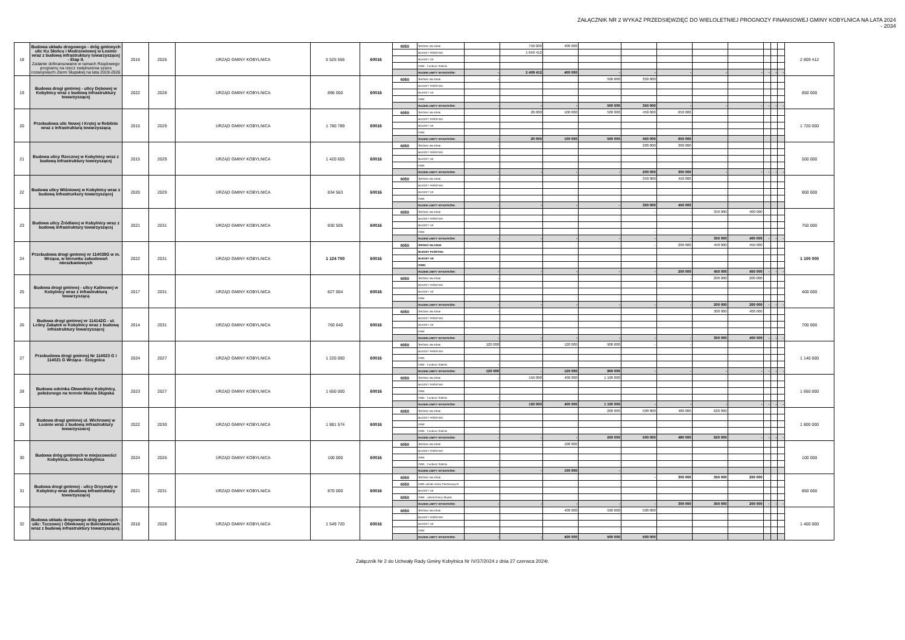ZAŁĄCZNIK NR 2 WYKAZ PRZEDSIĘWZIĘĆ DO WIELOLETNIEJ PROGNOZY FINANSOWEJ GMINY KOBYLNICA NA LATA 2024
- 2034
| 18 | Budowa układu drogowego - dróg gminnych ulic Ku Słońcu i Modrzewiowej w Łosinie wraz z budową infrastruktury towarzyszącej - Etap II. Zadanie dofinansowane w ramach Rządowego programu na rzecz zwiększenia szans rozwojowych Ziemi Słupskiej na lata 2019-2026 | 2016 | 2026 | URZĄD GMINY KOBYLNICA | 5 525 556 | 60016 | 6050 | ŚRODKI WŁASNE | | 750 000 | 400 000 | | | | | | | | | 2 809 412 |
| | | | | | | | | BUDŻET PAŃSTWA | | 1 659 412 | | | | | | | | | | |
| | | | | | | | | BUDŻET UE | | | | | | | | | | | | |
| | | | | | | | | INNE - Fundusz Sołecki | | | | | | | | | | | | |
| | | | | | | | | RAZEM LIMITY WYDATKÓW: | - | 2 409 412 | 400 000 | - | - | - | - | - | - | - | - | |
| 19 | Budowa drogi gminnej - ulicy Dębowej w Kobylnicy wraz z budową infrastruktury towarzyszącej | 2022 | 2028 | URZĄD GMINY KOBYLNICA | 896 050 | 60016 | 6050 | ŚRODKI WŁASNE | - | | | 500 000 | 350 000 | | | | | | | 850 000 |
| | | | | | | | | BUDŻET PAŃSTWA | | | | | | | | | | | | |
| | | | | | | | | BUDŻET UE | | | | | | | | | | | | |
| | | | | | | | | INNE | | | | | | | | | | | | |
| | | | | | | | | RAZEM LIMITY WYDATKÓW: | - | - | - | 500 000 | 350 000 | - | - | - | - | - | - | |
| 20 | Przebudowa ulic Nowej i Krętej w Reblinie wraz z infrastrukturą towarzyszącą | 2015 | 2029 | URZĄD GMINY KOBYLNICA | 1 780 789 | 60016 | 6050 | ŚRODKI WŁASNE | | 20 000 | 100 000 | 500 000 | 450 000 | 650 000 | | | | | | 1 720 000 |
| | | | | | | | | BUDŻET PAŃSTWA | | | | | | | | | | | | |
| | | | | | | | | BUDŻET UE | | | | | | | | | | | | |
| | | | | | | | | INNE | | | | | | | | | | | | |
| | | | | | | | | RAZEM LIMITY WYDATKÓW: | - | 20 000 | 100 000 | 500 000 | 450 000 | 650 000 | | | | | | |
| 21 | Budowa ulicy Rzecznej w Kobylnicy wraz z budową infrastruktury towrzyszącej | 2015 | 2029 | URZĄD GMINY KOBYLNICA | 1 420 655 | 60016 | 6050 | ŚRODKI WŁASNE | - | | | | 200 000 | 300 000 | | | | | | 500 000 |
| | | | | | | | | BUDŻET PAŃSTWA | | | | | | | | | | | | |
| | | | | | | | | BUDŻET UE | | | | | | | | | | | | |
| | | | | | | | | INNE | | | | | | | | | | | | |
| | | | | | | | | RAZEM LIMITY WYDATKÓW: | - | - | - | - | 200 000 | 300 000 | - | - | - | - | - | |
| 22 | Budowa ulicy Wiśniowej w Kobylnicy wraz z budową infrastrurkury towarzyszącej | 2020 | 2029 | URZĄD GMINY KOBYLNICA | 834 563 | 60016 | 6050 | ŚRODKI WŁASNE | - | | | | 350 000 | 450 000 | | | | | | 800 000 |
| | | | | | | | | BUDŻET PAŃSTWA | | | | | | | | | | | | |
| | | | | | | | | BUDŻET UE | | | | | | | | | | | | |
| | | | | | | | | INNE | | | | | | | | | | | | |
| | | | | | | | | RAZEM LIMITY WYDATKÓW: | - | - | - | - | 350 000 | 450 000 | | | | | | |
| 23 | Budowa ulicy Źródlanej w Kobylnicy wraz z budową infrastruktury towarzyszącej | 2021 | 2031 | URZĄD GMINY KOBYLNICA | 830 505 | 60016 | 6050 | ŚRODKI WŁASNE | | | | | - | - | 350 000 | 400 000 | | | | 750 000 |
| | | | | | | | | BUDŻET PAŃSTWA | | | | | | | | | | | | |
| | | | | | | | | BUDŻET UE | | | | | | | | | | | | |
| | | | | | | | | INNE | | | | | - | | | | | | | |
| | | | | | | | | RAZEM LIMITY WYDATKÓW: | - | - | - | - | - | - | 350 000 | 400 000 | - | - | - | |
| 24 | Przebudowa drogi gminnej nr 114039G w m. Wrząca, w kierunku zabudowań mieszkaniowych | 2022 | 2031 | URZĄD GMINY KOBYLNICA | 1 124 700 | 60016 | 6050 | ŚRODKI WŁASNE | | | | | - | 200 000 | 450 000 | 450 000 | | | | 1 100 000 |
| | | | | | | | | BUDŻET PAŃSTWA | | | | | | | | | | | | |
| | | | | | | | | BUDŻET UE | | | | | | | | | | | | |
| | | | | | | | | INNEI | | | | | | | | | | | | |
| | | | | | | | | RAZEM LIMITY WYDATKÓW: | - | - | - | - | - | 200 000 | 450 000 | 450 000 | - | - | - | |
| 25 | Budowa drogi gminnej - ulicy Kalinowej w Kobylnicy wraz z infrastrukturą towarzyszącą | 2017 | 2031 | URZĄD GMINY KOBYLNICA | 827 004 | 60016 | 6050 | ŚRODKI WŁASNE | - | | | | | - | 200 000 | 200 000 | | | | 400 000 |
| | | | | | | | | BUDŻET PAŃSTWA | | | | | | | | | | | | |
| | | | | | | | | BUDŻET UE | | | | | | | | | | | | |
| | | | | | | | | INNE | | | | | | | | | | | | |
| | | | | | | | | RAZEM LIMITY WYDATKÓW: | - | - | - | - | - | - | 200 000 | 200 000 | - | - | - | |
| 26 | Budowa drogi gminnej nr 114142G - ul. Leśny Zakątek w Kobylnicy wraz z budową infrastruktury towarzyszącej | 2014 | 2031 | URZĄD GMINY KOBYLNICA | 760 640 | 60016 | 6050 | ŚRODKI WŁASNE | - | | | | | | 300 000 | 400 000 | | | | 700 000 |
| | | | | | | | | BUDŻET PAŃSTWA | | | | | | | | | | | | |
| | | | | | | | | BUDŻET UE | | | | | | | | | | | | |
| | | | | | | | | INNE | | | | | | | | | | | | |
| | | | | | | | | RAZEM LIMITY WYDATKÓW: | - | - | - | - | - | - | 300 000 | 400 000 | - | - | - | |
| 27 | Przebudowa drogi gminnej Nr 114023 G i 114021 G Wrząca - Ścięgnica | 2024 | 2027 | URZĄD GMINY KOBYLNICA | 1 220 000 | 60016 | 6050 | ŚRODKI WŁASNE | 120 000 | - | 120 000 | 900 000 | - | - | | | | | | 1 140 000 |
| | | | | | | | | BUDŻET PAŃSTWA | | | | | | | | | | | | |
| | | | | | | | | INNE | | | | | | | | | | | | |
| | | | | | | | | INNE - Fundusz Sołecki | - | | | | | | | | | | | |
| | | | | | | | | RAZEM LIMITY WYDATKÓW: | 120 000 | - | 120 000 | 900 000 | - | - | - | - | - | - | - | |
| 28 | Budowa odcinka Obwodnicy Kobylnicy, położonego na terenie Miasta Słupska | 2023 | 2027 | URZĄD GMINY KOBYLNICA | 1 650 000 | 60016 | 6050 | ŚRODKI WŁASNE | - | 150 000 | 400 000 | 1 100 000 | | | | | | | | 1 650 000 |
| | | | | | | | | BUDŻET PAŃSTWA | | | | | | | | | | | | |
| | | | | | | | | INNE | | | | | | | | | | | | |
| | | | | | | | | INNE - Fundusz Sołecki | - | | | | | | | | | | | |
| | | | | | | | | RAZEM LIMITY WYDATKÓW: | - | 150 000 | 400 000 | 1 100 000 | - | - | - | - | - | - | - | |
| 29 | Budowa drogi gminnej ul. Wichrowej w Łosinie wraz z budową infrastruktury towarzyszacej | 2022 | 2030 | URZĄD GMINY KOBYLNICA | 1 881 574 | 60016 | 6050 | ŚRODKI WŁASNE | | | | 200 000 | 500 000 | 480 000 | 620 000 | | | | | 1 800 000 |
| | | | | | | | | BUDŻET PAŃSTWA | | | | | | | | | | | | |
| | | | | | | | | INNE | | | | | | | | | | | | |
| | | | | | | | | INNE - Fundusz Sołecki | - | | | | | | | | | | | |
| | | | | | | | | RAZEM LIMITY WYDATKÓW: | - | - | - | 200 000 | 500 000 | 480 000 | 620 000 | - | - | - | - | |
| 30 | Budowa dróg gminnych w miejscowości Kobylnica, Gmina Kobylnica | 2024 | 2026 | URZĄD GMINY KOBYLNICA | 100 000 | 60016 | 6050 | ŚRODKI WŁASNE | | - | 100 000 | | | | | | | | | 100 000 |
| | | | | | | | | BUDŻET PAŃSTWA | | | | | | | | | | | | |
| | | | | | | | | INNE | | | | | | | | | | | | |
| | | | | | | | | INNE - Fundusz Sołecki | - | | | | | | | | | | | |
| | | | | | | | | RAZEM LIMITY WYDATKÓW: | - | - | 100 000 | - | | | | | | | | |
| 31 | Budowa drogi gminnej - ulicy Drzymały w Kobylnicy wraz zbudową infrastruktury towarzyszącej | 2021 | 2031 | URZĄD GMINY KOBYLNICA | 870 000 | 60016 | 6050 | ŚRODKI WŁASNE | | | | | - | 300 000 | 350 000 | 200 000 | | | | 850 000 |
| | | | | | | | 6050 | INNE-udział Lasów Państwowych | | | | | | | | | | | | |
| | | | | | | | | BUDŻET UE | | | | | | | | | | | | |
| | | | | | | | 6050 | INNE - udział Gminy Słupsk | | | | | | | | | | | | |
| | | | | | | | | RAZEM LIMITY WYDATKÓW: | - | - | - | - | - | 300 000 | 350 000 | 200 000 | - | - | - | |
| 32 | Budowa układu drogowego dróg gminnych - ulic: Tęczowej i Oliwkowej w Bolesławicach wraz z budową infrastruktury towarzyszącej. | 2018 | 2028 | URZĄD GMINY KOBYLNICA | 1 549 720 | 60016 | 6050 | ŚRODKI WŁASNE | | | 400 000 | 500 000 | 500 000 | | | | | | | 1 400 000 |
| | | | | | | | | BUDŻET PAŃSTWA | | | | | | | | | | | | |
| | | | | | | | | BUDŻET UE | | | | | | | | | | | | |
| | | | | | | | | INNE | | | | | | | | | | | | |
| | | | | | | | | RAZEM LIMITY WYDATKÓW: | - | - | 400 000 | 500 000 | 500 000 | | | | | | | |
Załącznik Nr 2 do Uchwały Rady Gminy Kobylnica Nr IV/37/2024 z dnia 27 czerwca 2024r.